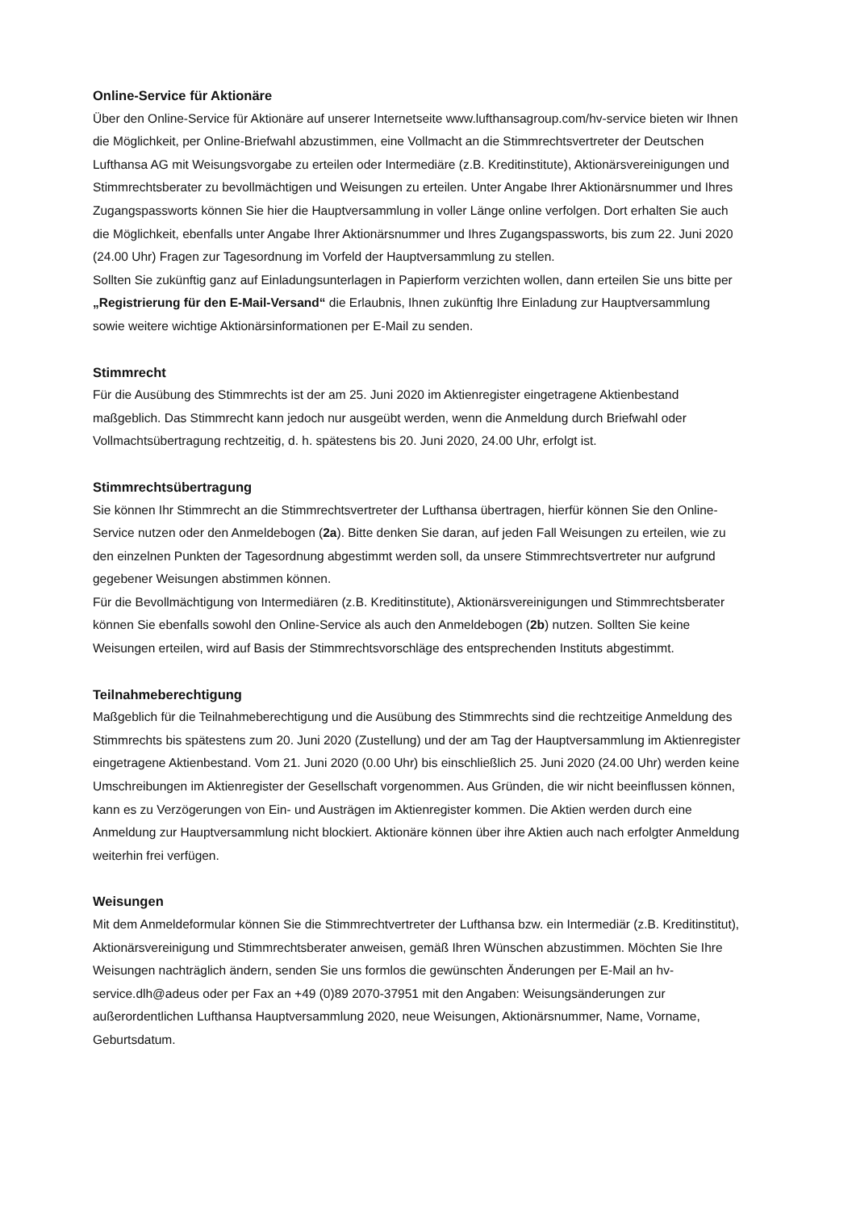Online-Service für Aktionäre
Über den Online-Service für Aktionäre auf unserer Internetseite www.lufthansagroup.com/hv-service bieten wir Ihnen die Möglichkeit, per Online-Briefwahl abzustimmen, eine Vollmacht an die Stimmrechtsvertreter der Deutschen Lufthansa AG mit Weisungsvorgabe zu erteilen oder Intermediäre (z.B. Kreditinstitute), Aktionärsvereinigungen und Stimmrechtsberater zu bevollmächtigen und Weisungen zu erteilen. Unter Angabe Ihrer Aktionärsnummer und Ihres Zugangspassworts können Sie hier die Hauptversammlung in voller Länge online verfolgen. Dort erhalten Sie auch die Möglichkeit, ebenfalls unter Angabe Ihrer Aktionärsnummer und Ihres Zugangspassworts, bis zum 22. Juni 2020 (24.00 Uhr) Fragen zur Tagesordnung im Vorfeld der Hauptversammlung zu stellen.
Sollten Sie zukünftig ganz auf Einladungsunterlagen in Papierform verzichten wollen, dann erteilen Sie uns bitte per „Registrierung für den E-Mail-Versand“ die Erlaubnis, Ihnen zukünftig Ihre Einladung zur Hauptversammlung sowie weitere wichtige Aktionärsinformationen per E-Mail zu senden.
Stimmrecht
Für die Ausübung des Stimmrechts ist der am 25. Juni 2020 im Aktienregister eingetragene Aktienbestand maßgeblich. Das Stimmrecht kann jedoch nur ausgeübt werden, wenn die Anmeldung durch Briefwahl oder Vollmachtsübertragung rechtzeitig, d. h. spätestens bis 20. Juni 2020, 24.00 Uhr, erfolgt ist.
Stimmrechtsübertragung
Sie können Ihr Stimmrecht an die Stimmrechtsvertreter der Lufthansa übertragen, hierfür können Sie den Online-Service nutzen oder den Anmeldebogen (2a). Bitte denken Sie daran, auf jeden Fall Weisungen zu erteilen, wie zu den einzelnen Punkten der Tagesordnung abgestimmt werden soll, da unsere Stimmrechtsvertreter nur aufgrund gegebener Weisungen abstimmen können.
Für die Bevollmächtigung von Intermediären (z.B. Kreditinstitute), Aktionärsvereinigungen und Stimmrechtsberater können Sie ebenfalls sowohl den Online-Service als auch den Anmeldebogen (2b) nutzen. Sollten Sie keine Weisungen erteilen, wird auf Basis der Stimmrechtsvorschläge des entsprechenden Instituts abgestimmt.
Teilnahmeberechtigung
Maßgeblich für die Teilnahmeberechtigung und die Ausübung des Stimmrechts sind die rechtzeitige Anmeldung des Stimmrechts bis spätestens zum 20. Juni 2020 (Zustellung) und der am Tag der Hauptversammlung im Aktienregister eingetragene Aktienbestand. Vom 21. Juni 2020 (0.00 Uhr) bis einschließlich 25. Juni 2020 (24.00 Uhr) werden keine Umschreibungen im Aktienregister der Gesellschaft vorgenommen. Aus Gründen, die wir nicht beeinflussen können, kann es zu Verzögerungen von Ein- und Austrägen im Aktienregister kommen. Die Aktien werden durch eine Anmeldung zur Hauptversammlung nicht blockiert. Aktionäre können über ihre Aktien auch nach erfolgter Anmeldung weiterhin frei verfügen.
Weisungen
Mit dem Anmeldeformular können Sie die Stimmrechtvertreter der Lufthansa bzw. ein Intermediär (z.B. Kreditinstitut), Aktionärsvereinigung und Stimmrechtsberater anweisen, gemäß Ihren Wünschen abzustimmen. Möchten Sie Ihre Weisungen nachträglich ändern, senden Sie uns formlos die gewünschten Änderungen per E-Mail an hv-service.dlh@adeus oder per Fax an +49 (0)89 2070-37951 mit den Angaben: Weisungsänderungen zur außerordentlichen Lufthansa Hauptversammlung 2020, neue Weisungen, Aktionärsnummer, Name, Vorname, Geburtsdatum.